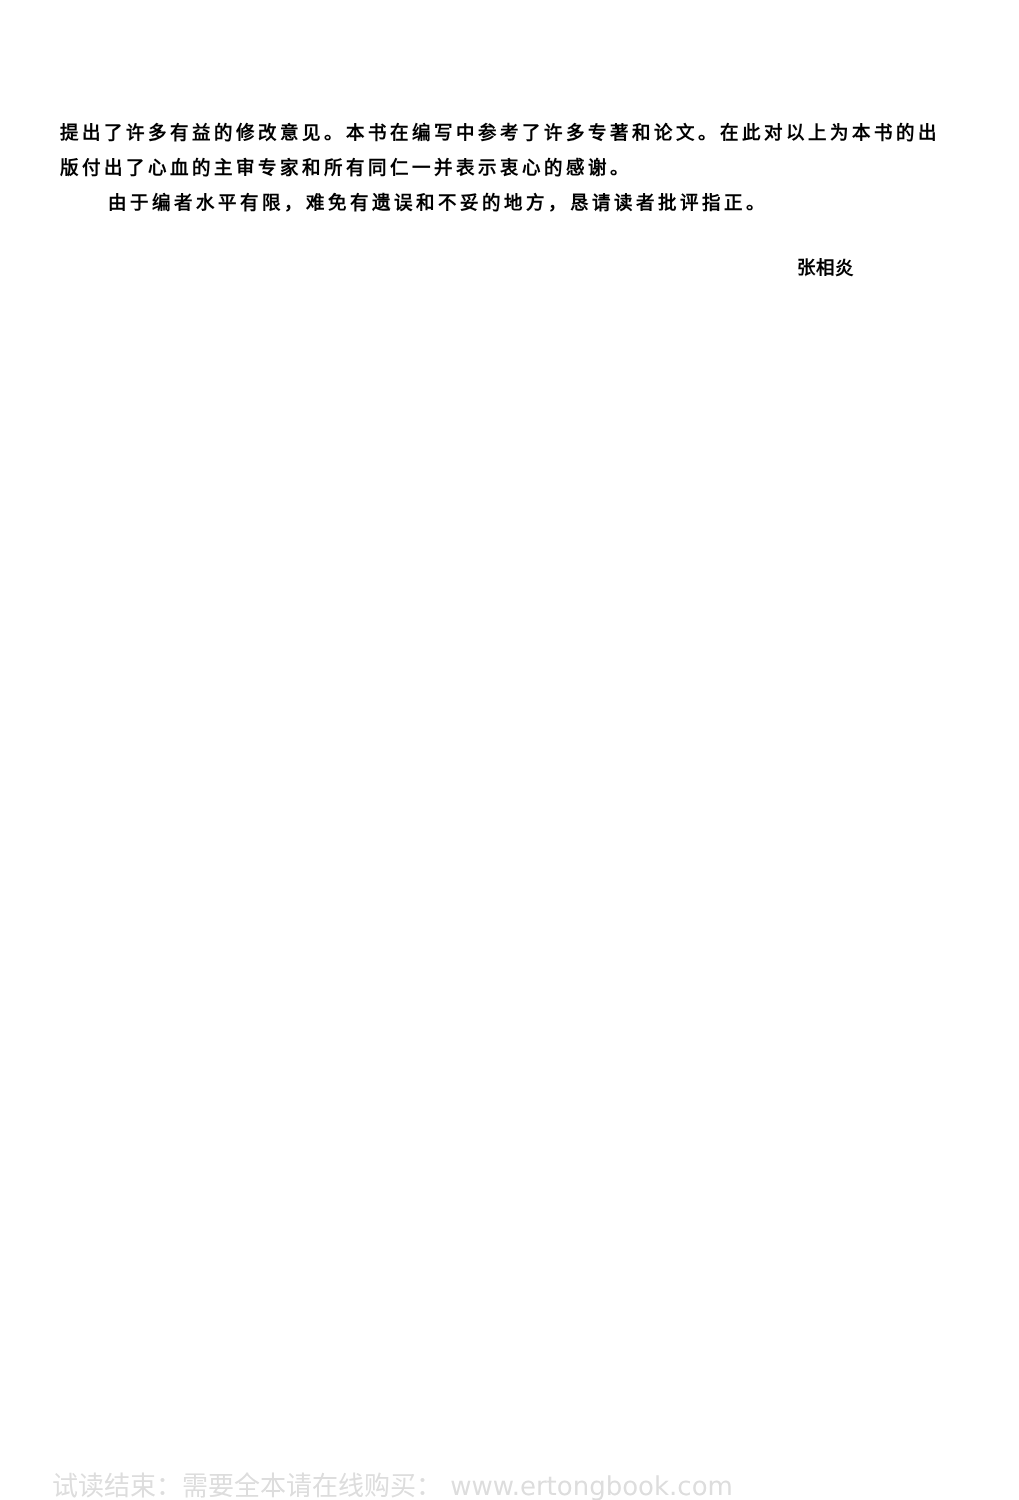提出了许多有益的修改意见。本书在编写中参考了许多专著和论文。在此对以上为本书的出版付出了心血的主审专家和所有同仁一并表示衷心的感谢。
由于编者水平有限，难免有遗误和不妥的地方，恳请读者批评指正。
张相炎
试读结束：需要全本请在线购买： www.ertongbook.com